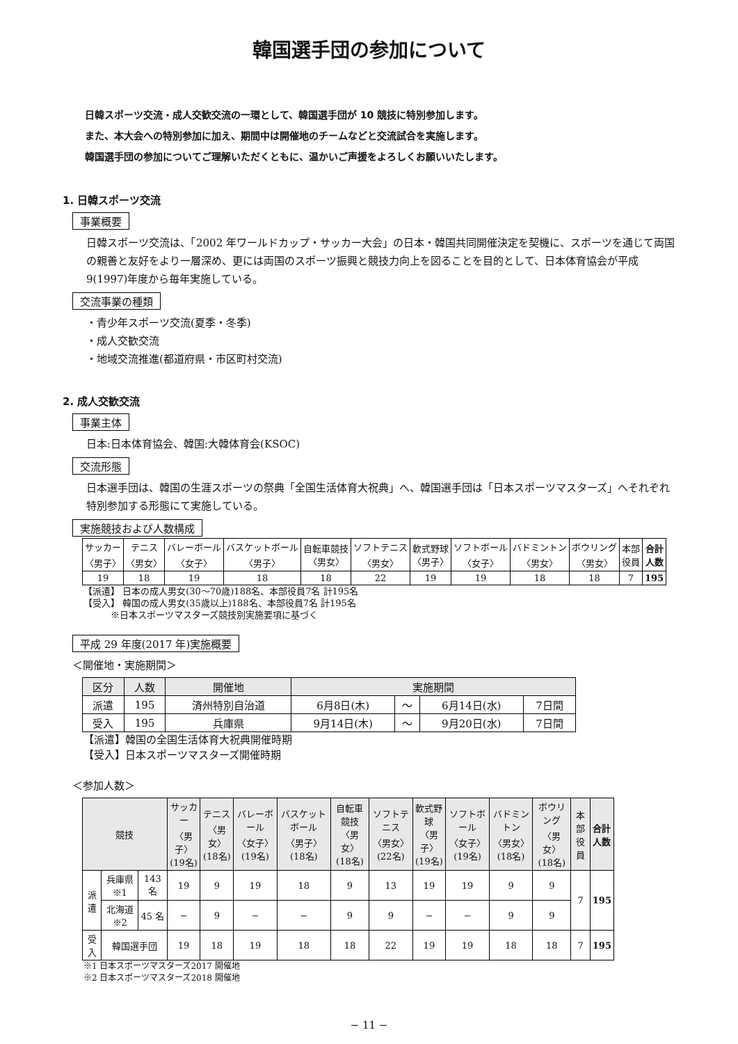韓国選手団の参加について
日韓スポーツ交流・成人交歓交流の一環として、韓国選手団が 10 競技に特別参加します。
また、本大会への特別参加に加え、期間中は開催地のチームなどと交流試合を実施します。
韓国選手団の参加についてご理解いただくともに、温かいご声援をよろしくお願いいたします。
1. 日韓スポーツ交流
事業概要
日韓スポーツ交流は、「2002 年ワールドカップ・サッカー大会」の日本・韓国共同開催決定を契機に、スポーツを通じて両国の親善と友好をより一層深め、更には両国のスポーツ振興と競技力向上を図ることを目的として、日本体育協会が平成 9(1997)年度から毎年実施している。
交流事業の種類
・青少年スポーツ交流(夏季・冬季)
・成人交歓交流
・地域交流推進(都道府県・市区町村交流)
2. 成人交歓交流
事業主体
日本:日本体育協会、韓国:大韓体育会(KSOC)
交流形態
日本選手団は、韓国の生涯スポーツの祭典「全国生活体育大祝典」へ、韓国選手団は「日本スポーツマスターズ」へそれぞれ特別参加する形態にて実施している。
実施競技および人数構成
| サッカー 〈男子〉 | テニス 〈男女〉 | バレーボール 〈女子〉 | バスケットボール 〈男子〉 | 自転車競技 〈男女〉 | ソフトテニス 〈男女〉 | 軟式野球 〈男子〉 | ソフトボール 〈女子〉 | バドミントン 〈男女〉 | ボウリング 〈男女〉 | 本部 役員 | 合計 人数 |
| 19 | 18 | 19 | 18 | 18 | 22 | 19 | 19 | 18 | 18 | 7 | 195 |
【派遣】 日本の成人男女(30〜70歳)188名、本部役員7名 計195名
【受入】 韓国の成人男女(35歳以上)188名、本部役員7名 計195名
　　　※日本スポーツマスターズ競技別実施要項に基づく
平成 29 年度(2017 年)実施概要
＜開催地・実施期間＞
| 区分 | 人数 | 開催地 | 実施期間 | | | |
| --- | --- | --- | --- | --- | --- | --- |
| 派遣 | 195 | 済州特別自治道 | 6月8日(木) | 〜 | 6月14日(水) | 7日間 |
| 受入 | 195 | 兵庫県 | 9月14日(木) | 〜 | 9月20日(水) | 7日間 |
【派遣】韓国の全国生活体育大祝典開催時期
【受入】日本スポーツマスターズ開催時期
＜参加人数＞
| 競技 | | | サッカー 〈男子〉 (19名) | テニス 〈男女〉 (18名) | バレーボール 〈女子〉 (19名) | バスケットボール 〈男子〉 (18名) | 自転車競技 〈男女〉 (18名) | ソフトテニス 〈男女〉 (22名) | 軟式野球 〈男子〉 (19名) | ソフトボール 〈女子〉 (19名) | バドミントン 〈男女〉 (18名) | ボウリング 〈男女〉 (18名) | 本部 役員 | 合計 人数 |
| --- | --- | --- | --- | --- | --- | --- | --- | --- | --- | --- | --- | --- | --- | --- |
| 派遣 | 兵庫県 ※1 | 143 名 | 19 | 9 | 19 | 18 | 9 | 13 | 19 | 19 | 9 | 9 | 7 | 195 |
| | 北海道 ※2 | 45 名 | − | 9 | − | − | 9 | 9 | − | − | 9 | 9 | | |
| 受入 | 韓国選手団 | | 19 | 18 | 19 | 18 | 18 | 22 | 19 | 19 | 18 | 18 | 7 | 195 |
※1 日本スポーツマスターズ2017 開催地
※2 日本スポーツマスターズ2018 開催地
− 11 −